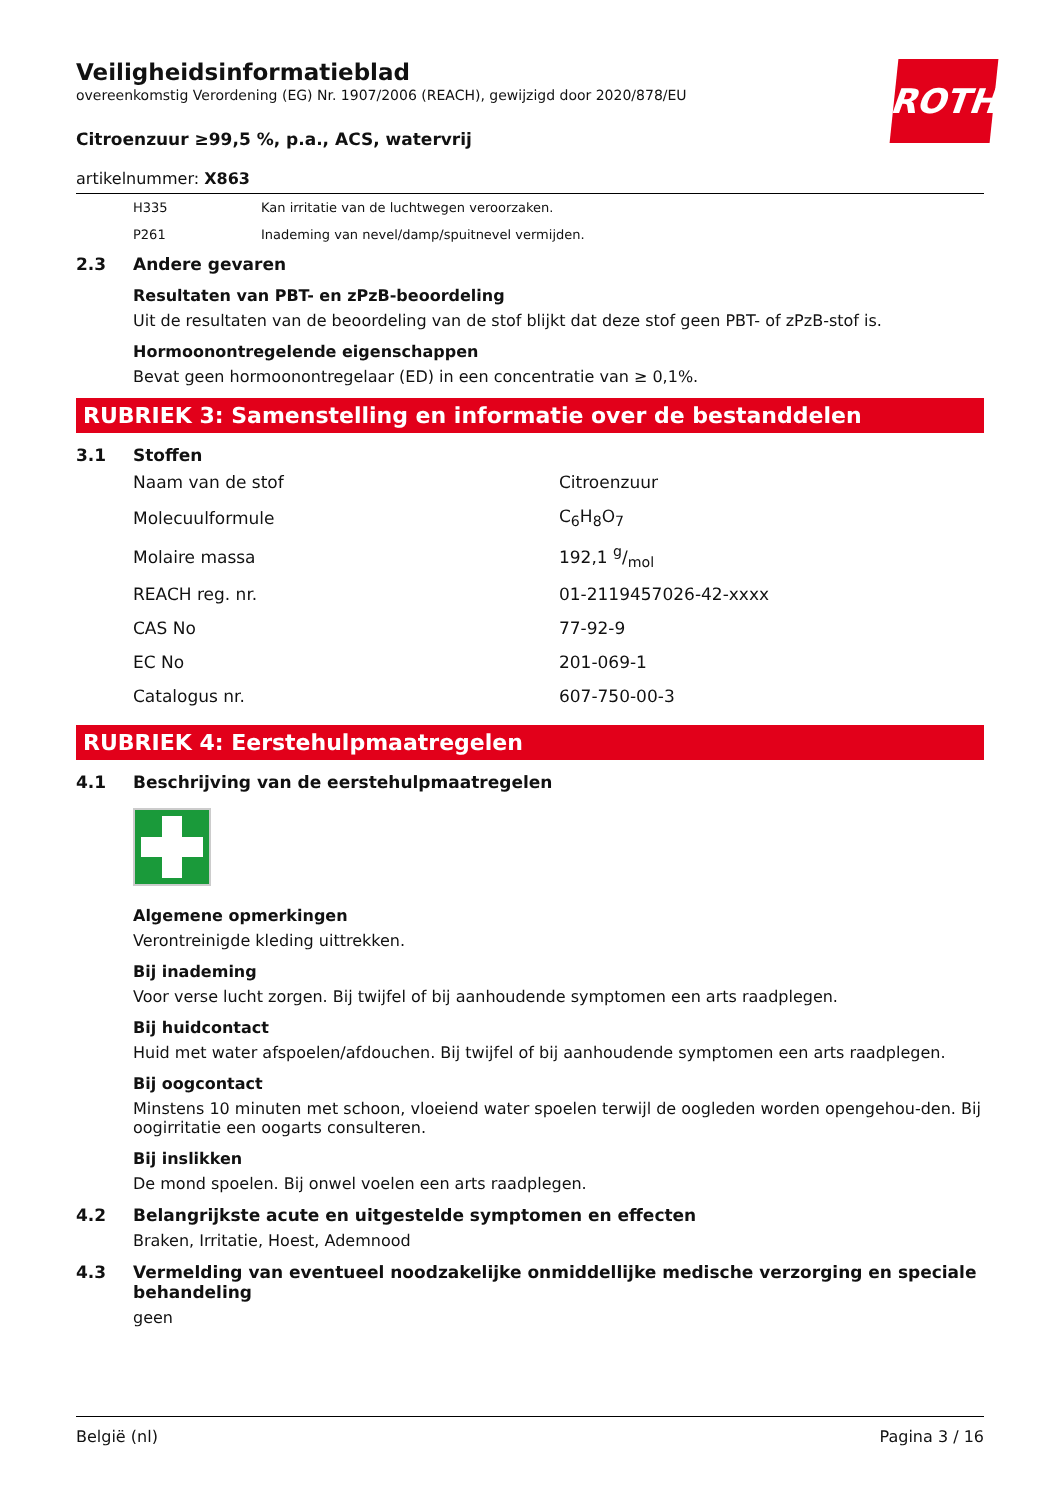ROTH
Veiligheidsinformatieblad
overeenkomstig Verordening (EG) Nr. 1907/2006 (REACH), gewijzigd door 2020/878/EU
Citroenzuur ≥99,5 %, p.a., ACS, watervrij
artikelnummer: X863
H335 Kan irritatie van de luchtwegen veroorzaken.
P261 Inademing van nevel/damp/spuitnevel vermijden.
2.3 Andere gevaren
Resultaten van PBT- en zPzB-beoordeling
Uit de resultaten van de beoordeling van de stof blijkt dat deze stof geen PBT- of zPzB-stof is.
Hormoonontregelende eigenschappen
Bevat geen hormoonontregelaar (ED) in een concentratie van ≥ 0,1%.
RUBRIEK 3: Samenstelling en informatie over de bestanddelen
3.1 Stoffen
| Naam van de stof | Citroenzuur |
| Molecuulformule | C<sub>6</sub>H<sub>8</sub>O<sub>7</sub> |
| Molaire massa | 192,1 g/mol |
| REACH reg. nr. | 01-2119457026-42-xxxx |
| CAS No | 77-92-9 |
| EC No | 201-069-1 |
| Catalogus nr. | 607-750-00-3 |
RUBRIEK 4: Eerstehulpmaatregelen
4.1 Beschrijving van de eerstehulpmaatregelen
Algemene opmerkingen
Verontreinigde kleding uittrekken.
Bij inademing
Voor verse lucht zorgen. Bij twijfel of bij aanhoudende symptomen een arts raadplegen.
Bij huidcontact
Huid met water afspoelen/afdouchen. Bij twijfel of bij aanhoudende symptomen een arts raadplegen.
Bij oogcontact
Minstens 10 minuten met schoon, vloeiend water spoelen terwijl de oogleden worden opengehou-den. Bij oogirritatie een oogarts consulteren.
Bij inslikken
De mond spoelen. Bij onwel voelen een arts raadplegen.
4.2 Belangrijkste acute en uitgestelde symptomen en effecten
Braken, Irritatie, Hoest, Ademnood
4.3 Vermelding van eventueel noodzakelijke onmiddellijke medische verzorging en speciale behandeling
geen
België (nl) Pagina 3 / 16